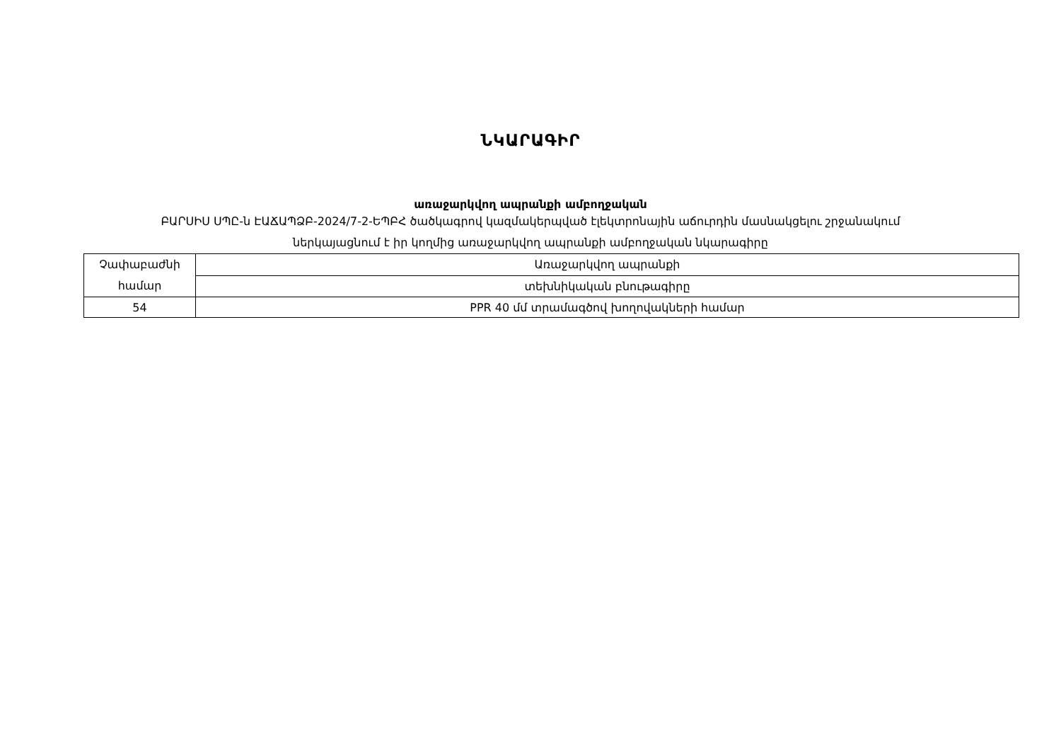ՆԿԱՐԱԳԻՐ
առաջարկվող ապրանքի ամբողջական
ԲԱՐՍԻՍ ՍՊԸ-ն ԷԱՃԱՊՁԲ-2024/7-2-ԵՊԲՀ ծածկագրով կազմակերպված էլեկտրոնային աճուրդին մասնակցելու շրջանակում
ներկայացնում է իր կողմից առաջարկվող ապրանքի ամբողջական նկարագիրը
| Չափաբաժնի համար | Առաջարկվող ապրանքի |
| | տեխնիկական բնութագիրը |
| 54 | PPR 40 մմ տրամագծով խողովակների համար |